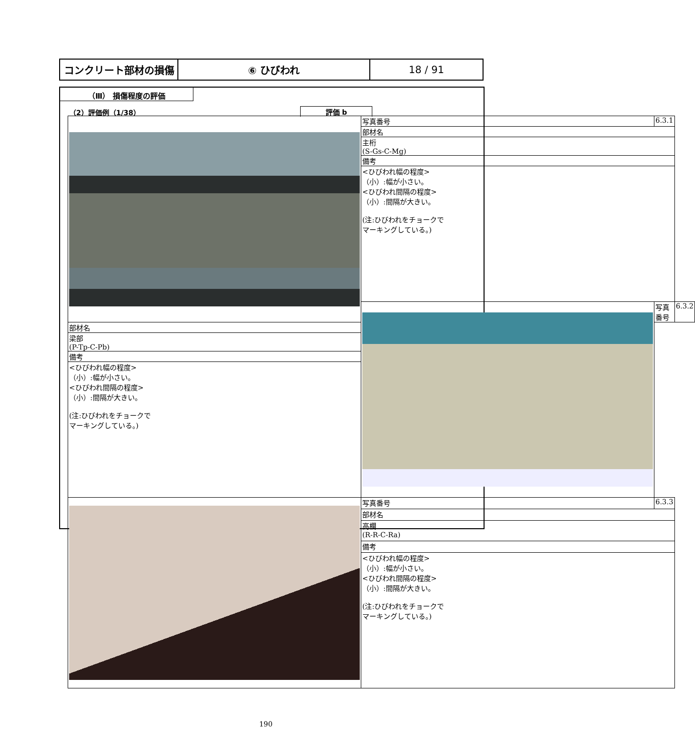| コンクリート部材の損傷 | ⑥ ひびわれ | 18 / 91 |
（Ⅲ） 損傷程度の評価
（2）評価例（1/38）
評価 b
| | 写真番号 | 6.3.1 | |
| | 部材名 | | |
| | 主桁 (S-Gs-C-Mg) | | |
| | 備考 | | |
| | <ひびわれ幅の程度> （小）:幅が小さい。 <ひびわれ間隔の程度> （小）:間隔が大きい。 (注:ひびわれをチョークで マーキングしている。) | | |
| | | 写真番号 | 6.3.2 |
| 部材名 | | | |
| 梁部 (P-Tp-C-Pb) | | | |
| 備考 | | | |
| <ひびわれ幅の程度> （小）:幅が小さい。 <ひびわれ間隔の程度> （小）:間隔が大きい。 (注:ひびわれをチョークで マーキングしている。) | | | |
| | 写真番号 | 6.3.3 | |
| | 部材名 | | |
| | 高欄 (R-R-C-Ra) | | |
| | 備考 | | |
| | <ひびわれ幅の程度> （小）:幅が小さい。 <ひびわれ間隔の程度> （小）:間隔が大きい。 (注:ひびわれをチョークで マーキングしている。) | | |
190